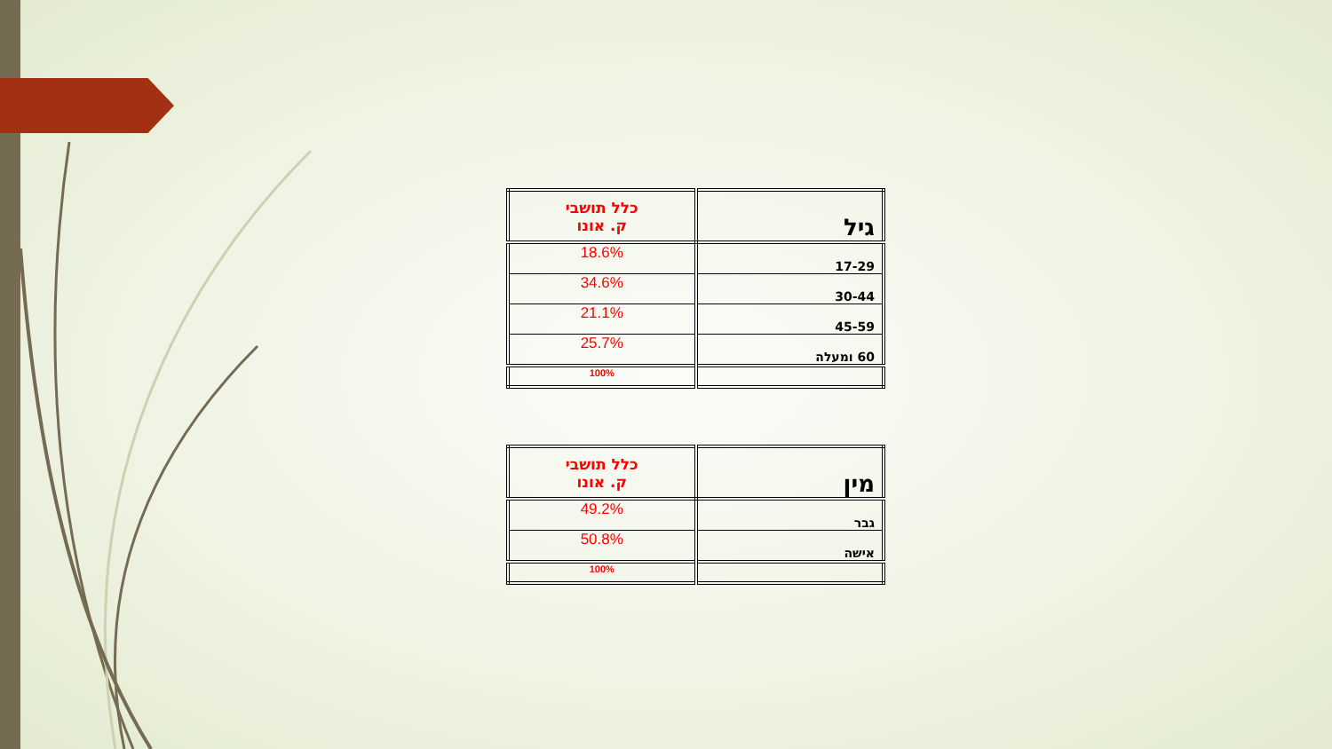| גיל | כלל תושבי ק. אונו |
| 17-29 | 18.6% |
| 30-44 | 34.6% |
| 45-59 | 21.1% |
| 60 ומעלה | 25.7% |
| | 100% |
| מין | כלל תושבי ק. אונו |
| גבר | 49.2% |
| אישה | 50.8% |
| | 100% |